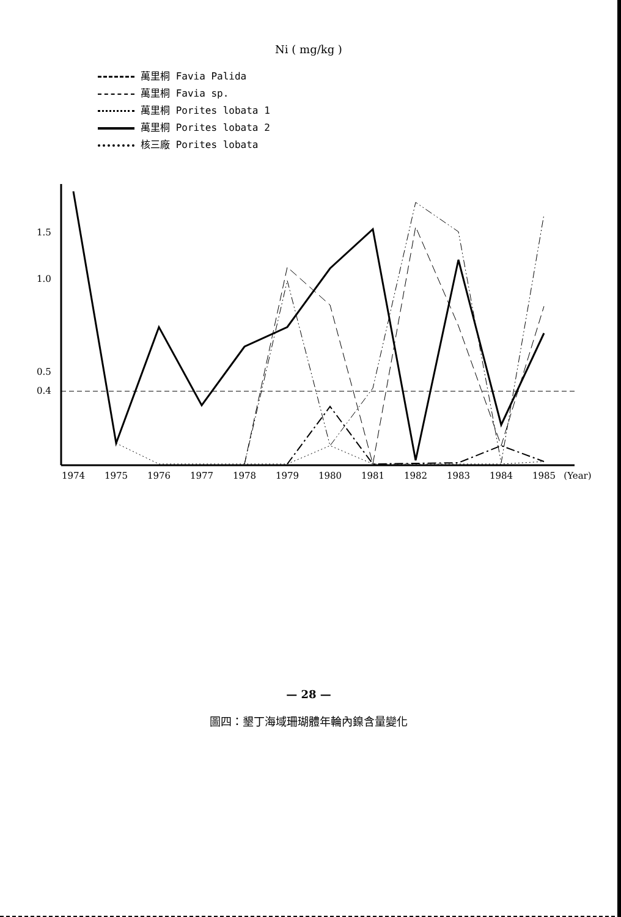Ni ( mg/kg )
萬里桐 Favia Palida
萬里桐 Favia sp.
萬里桐 Porites lobata 1
萬里桐 Porites lobata 2
核三廠 Porites lobata
0.4
0.5
1.0
1.5
1974
1975
1976
1977
1978
1979
1980
1981
1982
1983
1984
1985
(Year)
— 28 —
圖四：墾丁海域珊瑚體年輪內鎳含量變化